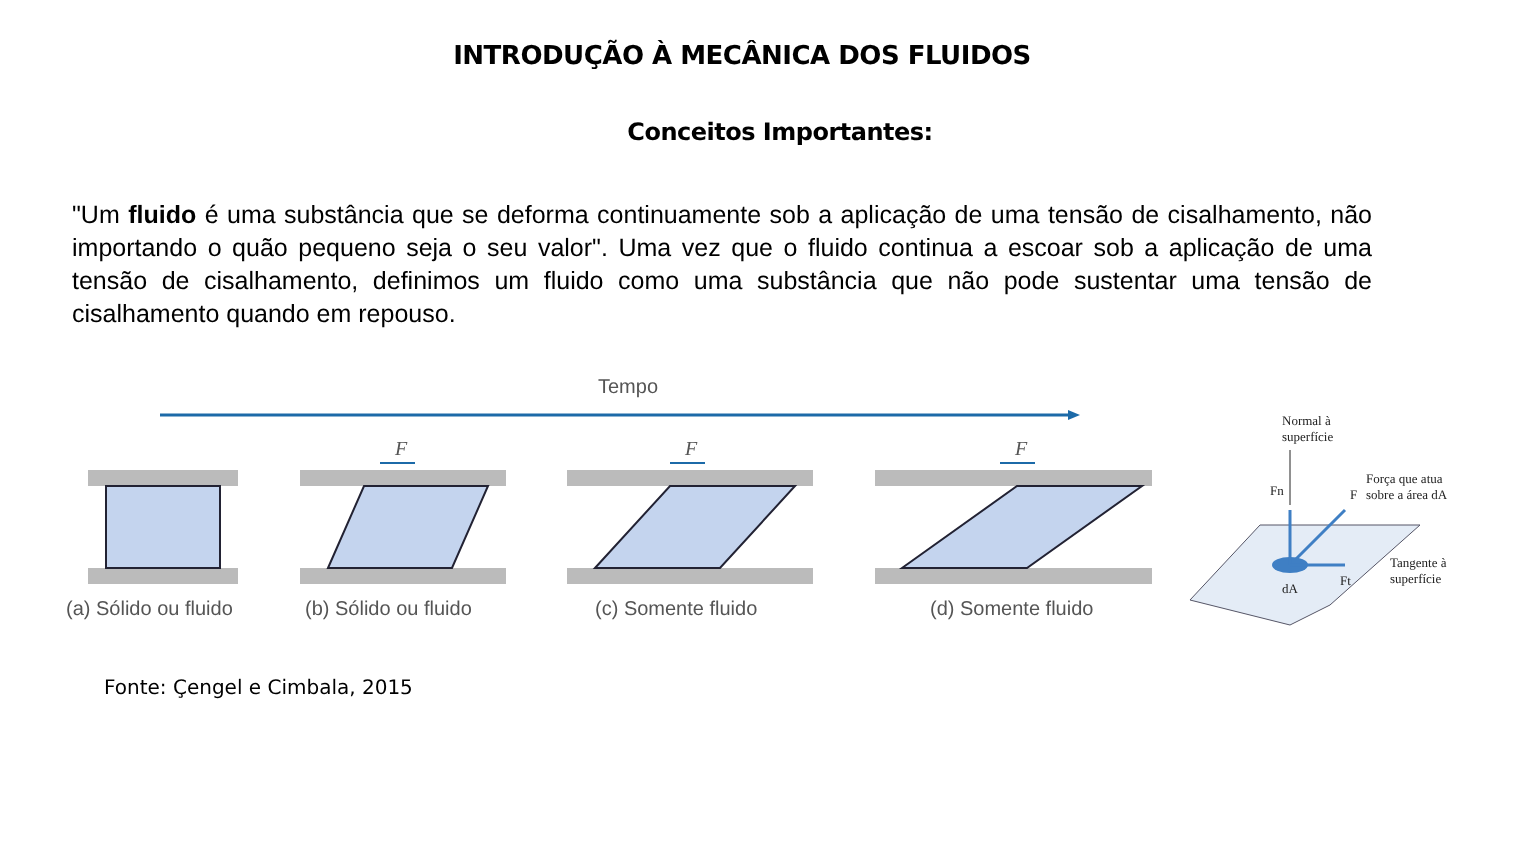INTRODUÇÃO À MECÂNICA DOS FLUIDOS
Conceitos Importantes:
"Um fluido é uma substância que se deforma continuamente sob a aplicação de uma tensão de cisalhamento, não importando o quão pequeno seja o seu valor". Uma vez que o fluido continua a escoar sob a aplicação de uma tensão de cisalhamento, definimos um fluido como uma substância que não pode sustentar uma tensão de cisalhamento quando em repouso.
Tempo
F
F
F
(a) Sólido ou fluido
(b) Sólido ou fluido
(c) Somente fluido
(d) Somente fluido
Normal à
superfície
Força que atua
sobre a área dA
Tangente à
superfície
Fn
F
Ft
dA
Fonte: Çengel e Cimbala, 2015